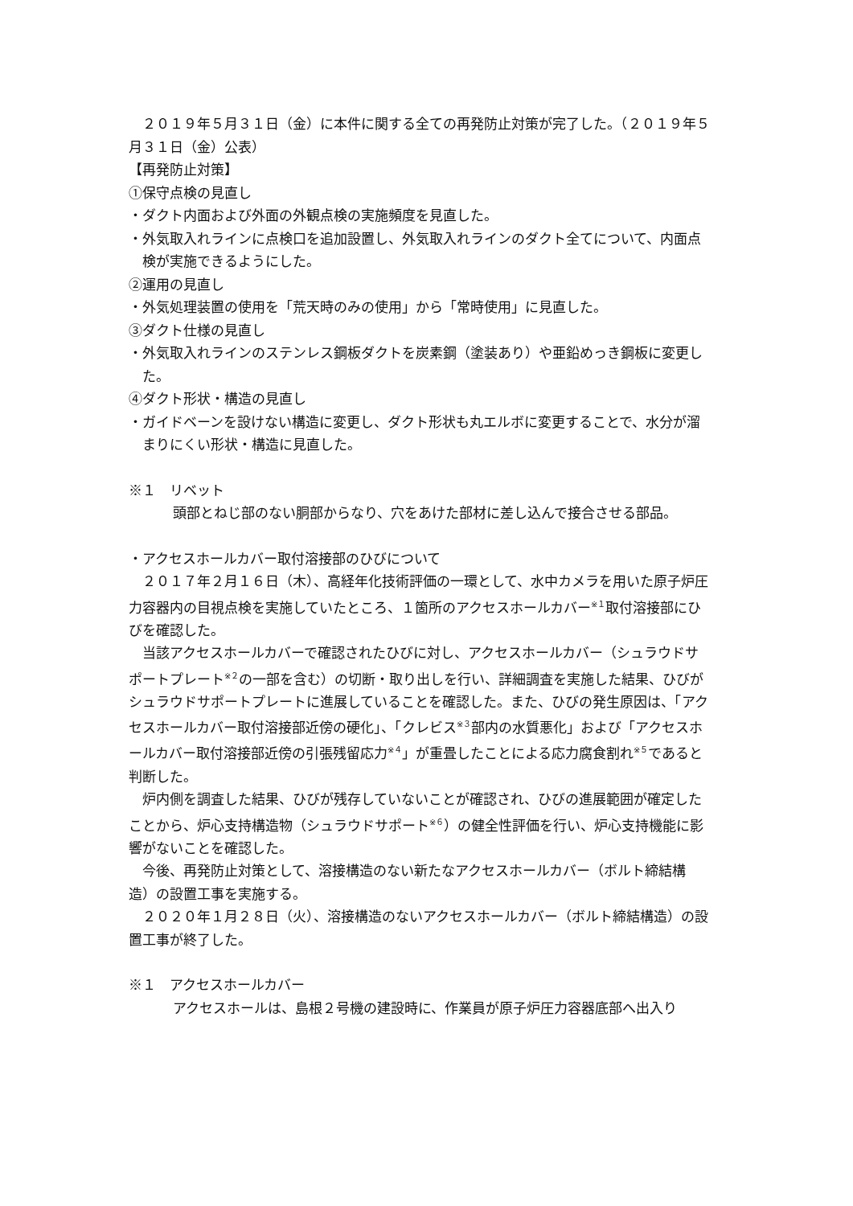２０１９年５月３１日（金）に本件に関する全ての再発防止対策が完了した。（２０１９年５月３１日（金）公表）
【再発防止対策】
①保守点検の見直し
・ダクト内面および外面の外観点検の実施頻度を見直した。
・外気取入れラインに点検口を追加設置し、外気取入れラインのダクト全てについて、内面点検が実施できるようにした。
②運用の見直し
・外気処理装置の使用を「荒天時のみの使用」から「常時使用」に見直した。
③ダクト仕様の見直し
・外気取入れラインのステンレス鋼板ダクトを炭素鋼（塗装あり）や亜鉛めっき鋼板に変更した。
④ダクト形状・構造の見直し
・ガイドベーンを設けない構造に変更し、ダクト形状も丸エルボに変更することで、水分が溜まりにくい形状・構造に見直した。
※１　リベット
頭部とねじ部のない胴部からなり、穴をあけた部材に差し込んで接合させる部品。
・アクセスホールカバー取付溶接部のひびについて
２０１７年２月１６日（木）、高経年化技術評価の一環として、水中カメラを用いた原子炉圧力容器内の目視点検を実施していたところ、１箇所のアクセスホールカバー<sup>※１</sup>取付溶接部にひびを確認した。
当該アクセスホールカバーで確認されたひびに対し、アクセスホールカバー（シュラウドサポートプレート<sup>※２</sup>の一部を含む）の切断・取り出しを行い、詳細調査を実施した結果、ひびがシュラウドサポートプレートに進展していることを確認した。また、ひびの発生原因は、「アクセスホールカバー取付溶接部近傍の硬化」、「クレビス<sup>※３</sup>部内の水質悪化」および「アクセスホールカバー取付溶接部近傍の引張残留応力<sup>※４</sup>」が重畳したことによる応力腐食割れ<sup>※５</sup>であると判断した。
炉内側を調査した結果、ひびが残存していないことが確認され、ひびの進展範囲が確定したことから、炉心支持構造物（シュラウドサポート<sup>※６</sup>）の健全性評価を行い、炉心支持機能に影響がないことを確認した。
今後、再発防止対策として、溶接構造のない新たなアクセスホールカバー（ボルト締結構造）の設置工事を実施する。
２０２０年１月２８日（火）、溶接構造のないアクセスホールカバー（ボルト締結構造）の設置工事が終了した。
※１　アクセスホールカバー
アクセスホールは、島根２号機の建設時に、作業員が原子炉圧力容器底部へ出入り